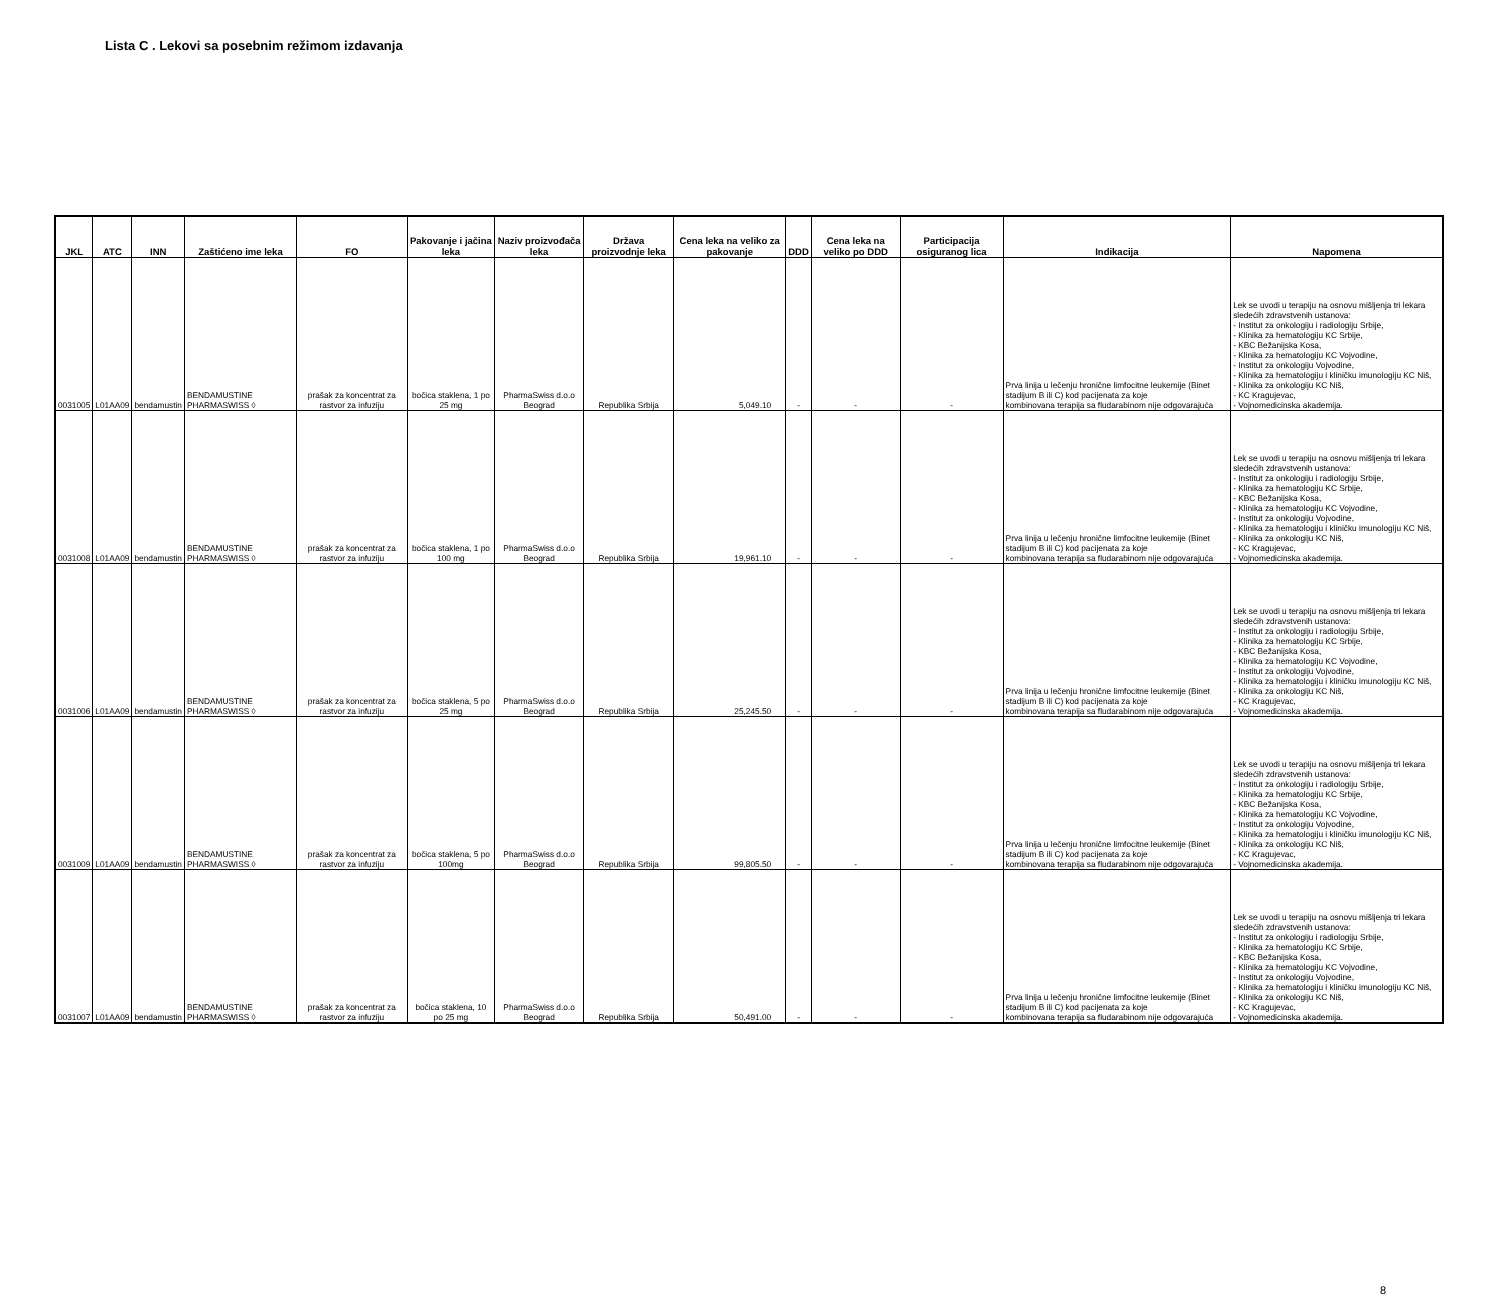Lista C . Lekovi sa posebnim režimom izdavanja
| JKL | ATC | INN | Zaštićeno ime leka | FO | Pakovanje i jačina leka | Naziv proizvođača leka | Država proizvodnje leka | Cena leka na veliko za pakovanje | DDD | Cena leka na veliko po DDD | Participacija osiguranog lica | Indikacija | Napomena |
| --- | --- | --- | --- | --- | --- | --- | --- | --- | --- | --- | --- | --- | --- |
| 0031005 | L01AA09 | bendamustin | BENDAMUSTINE PHARMASWISS ◊ | prašak za koncentrat za rastvor za infuziju | bočica staklena, 1 po 25 mg | PharmaSwiss d.o.o Beograd | Republika Srbija | 5,049.10 | - | - | - | Prva linija u lečenju hronične limfocitne leukemije (Binet stadijum B ili C) kod pacijenata za koje kombinovana terapija sa fludarabinom nije odgovarajuća | Lek se uvodi u terapiju na osnovu mišljenja tri lekara sledećih zdravstvenih ustanova: - Institut za onkologiju i radiologiju Srbije, - Klinika za hematologiju KC Srbije, - KBC Bežanijska Kosa, - Klinika za hematologiju KC Vojvodine, - Institut za onkologiju Vojvodine, - Klinika za hematologiju i kliničku imunologiju KC Niš, - Klinika za onkologiju KC Niš, - KC Kragujevac, - Vojnomedicinska akademija. |
| 0031008 | L01AA09 | bendamustin | BENDAMUSTINE PHARMASWISS ◊ | prašak za koncentrat za rastvor za infuziju | bočica staklena, 1 po 100 mg | PharmaSwiss d.o.o Beograd | Republika Srbija | 19,961.10 | - | - | - | Prva linija u lečenju hronične limfocitne leukemije (Binet stadijum B ili C) kod pacijenata za koje kombinovana terapija sa fludarabinom nije odgovarajuća | Lek se uvodi u terapiju na osnovu mišljenja tri lekara sledećih zdravstvenih ustanova: - Institut za onkologiju i radiologiju Srbije, - Klinika za hematologiju KC Srbije, - KBC Bežanijska Kosa, - Klinika za hematologiju KC Vojvodine, - Institut za onkologiju Vojvodine, - Klinika za hematologiju i kliničku imunologiju KC Niš, - Klinika za onkologiju KC Niš, - KC Kragujevac, - Vojnomedicinska akademija. |
| 0031006 | L01AA09 | bendamustin | BENDAMUSTINE PHARMASWISS ◊ | prašak za koncentrat za rastvor za infuziju | bočica staklena, 5 po 25 mg | PharmaSwiss d.o.o Beograd | Republika Srbija | 25,245.50 | - | - | - | Prva linija u lečenju hronične limfocitne leukemije (Binet stadijum B ili C) kod pacijenata za koje kombinovana terapija sa fludarabinom nije odgovarajuća | Lek se uvodi u terapiju na osnovu mišljenja tri lekara sledećih zdravstvenih ustanova: - Institut za onkologiju i radiologiju Srbije, - Klinika za hematologiju KC Srbije, - KBC Bežanijska Kosa, - Klinika za hematologiju KC Vojvodine, - Institut za onkologiju Vojvodine, - Klinika za hematologiju i kliničku imunologiju KC Niš, - Klinika za onkologiju KC Niš, - KC Kragujevac, - Vojnomedicinska akademija. |
| 0031009 | L01AA09 | bendamustin | BENDAMUSTINE PHARMASWISS ◊ | prašak za koncentrat za rastvor za infuziju | bočica staklena, 5 po 100mg | PharmaSwiss d.o.o Beograd | Republika Srbija | 99,805.50 | - | - | - | Prva linija u lečenju hronične limfocitne leukemije (Binet stadijum B ili C) kod pacijenata za koje kombinovana terapija sa fludarabinom nije odgovarajuća | Lek se uvodi u terapiju na osnovu mišljenja tri lekara sledećih zdravstvenih ustanova: - Institut za onkologiju i radiologiju Srbije, - Klinika za hematologiju KC Srbije, - KBC Bežanijska Kosa, - Klinika za hematologiju KC Vojvodine, - Institut za onkologiju Vojvodine, - Klinika za hematologiju i kliničku imunologiju KC Niš, - Klinika za onkologiju KC Niš, - KC Kragujevac, - Vojnomedicinska akademija. |
| 0031007 | L01AA09 | bendamustin | BENDAMUSTINE PHARMASWISS ◊ | prašak za koncentrat za rastvor za infuziju | bočica staklena, 10 po 25 mg | PharmaSwiss d.o.o Beograd | Republika Srbija | 50,491.00 | - | - | - | Prva linija u lečenju hronične limfocitne leukemije (Binet stadijum B ili C) kod pacijenata za koje kombinovana terapija sa fludarabinom nije odgovarajuća | Lek se uvodi u terapiju na osnovu mišljenja tri lekara sledećih zdravstvenih ustanova: - Institut za onkologiju i radiologiju Srbije, - Klinika za hematologiju KC Srbije, - KBC Bežanijska Kosa, - Klinika za hematologiju KC Vojvodine, - Institut za onkologiju Vojvodine, - Klinika za hematologiju i kliničku imunologiju KC Niš, - Klinika za onkologiju KC Niš, - KC Kragujevac, - Vojnomedicinska akademija. |
8